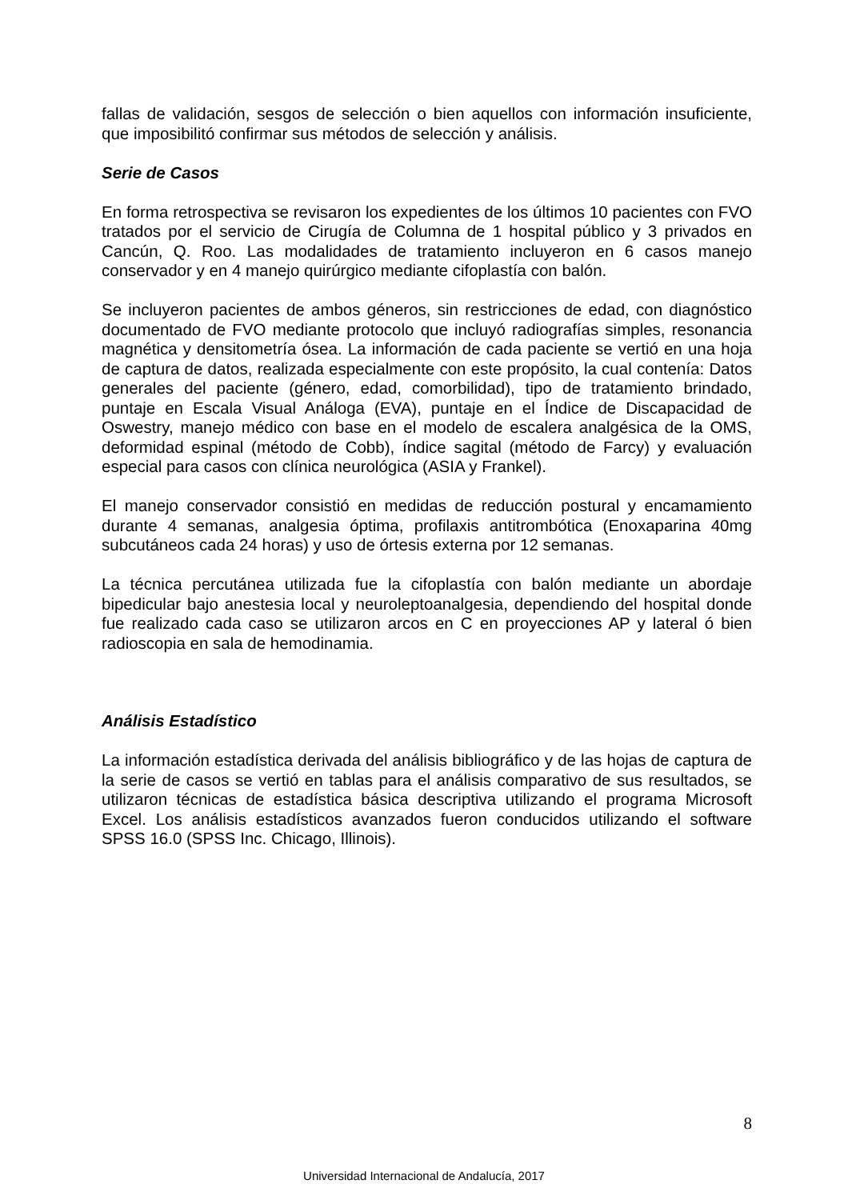fallas de validación, sesgos de selección o bien aquellos con información insuficiente, que imposibilitó confirmar sus métodos de selección y análisis.
Serie de Casos
En forma retrospectiva se revisaron los expedientes de los últimos 10 pacientes con FVO tratados por el servicio de Cirugía de Columna de 1 hospital público y 3 privados en Cancún, Q. Roo. Las modalidades de tratamiento incluyeron en 6 casos manejo conservador y en 4 manejo quirúrgico mediante cifoplastía con balón.
Se incluyeron pacientes de ambos géneros, sin restricciones de edad, con diagnóstico documentado de FVO mediante protocolo que incluyó radiografías simples, resonancia magnética y densitometría ósea. La información de cada paciente se vertió en una hoja de captura de datos, realizada especialmente con este propósito, la cual contenía: Datos generales del paciente (género, edad, comorbilidad), tipo de tratamiento brindado, puntaje en Escala Visual Análoga (EVA), puntaje en el Índice de Discapacidad de Oswestry, manejo médico con base en el modelo de escalera analgésica de la OMS, deformidad espinal (método de Cobb), índice sagital (método de Farcy) y evaluación especial para casos con clínica neurológica (ASIA y Frankel).
El manejo conservador consistió en medidas de reducción postural y encamamiento durante 4 semanas, analgesia óptima, profilaxis antitrombótica (Enoxaparina 40mg subcutáneos cada 24 horas) y uso de órtesis externa por 12 semanas.
La técnica percutánea utilizada fue la cifoplastía con balón mediante un abordaje bipedicular bajo anestesia local y neuroleptoanalgesia, dependiendo del hospital donde fue realizado cada caso se utilizaron arcos en C en proyecciones AP y lateral ó bien radioscopia en sala de hemodinamia.
Análisis Estadístico
La información estadística derivada del análisis bibliográfico y de las hojas de captura de la serie de casos se vertió en tablas para el análisis comparativo de sus resultados, se utilizaron técnicas de estadística básica descriptiva utilizando el programa Microsoft Excel. Los análisis estadísticos avanzados fueron conducidos utilizando el software SPSS 16.0 (SPSS Inc. Chicago, Illinois).
8
Universidad Internacional de Andalucía, 2017